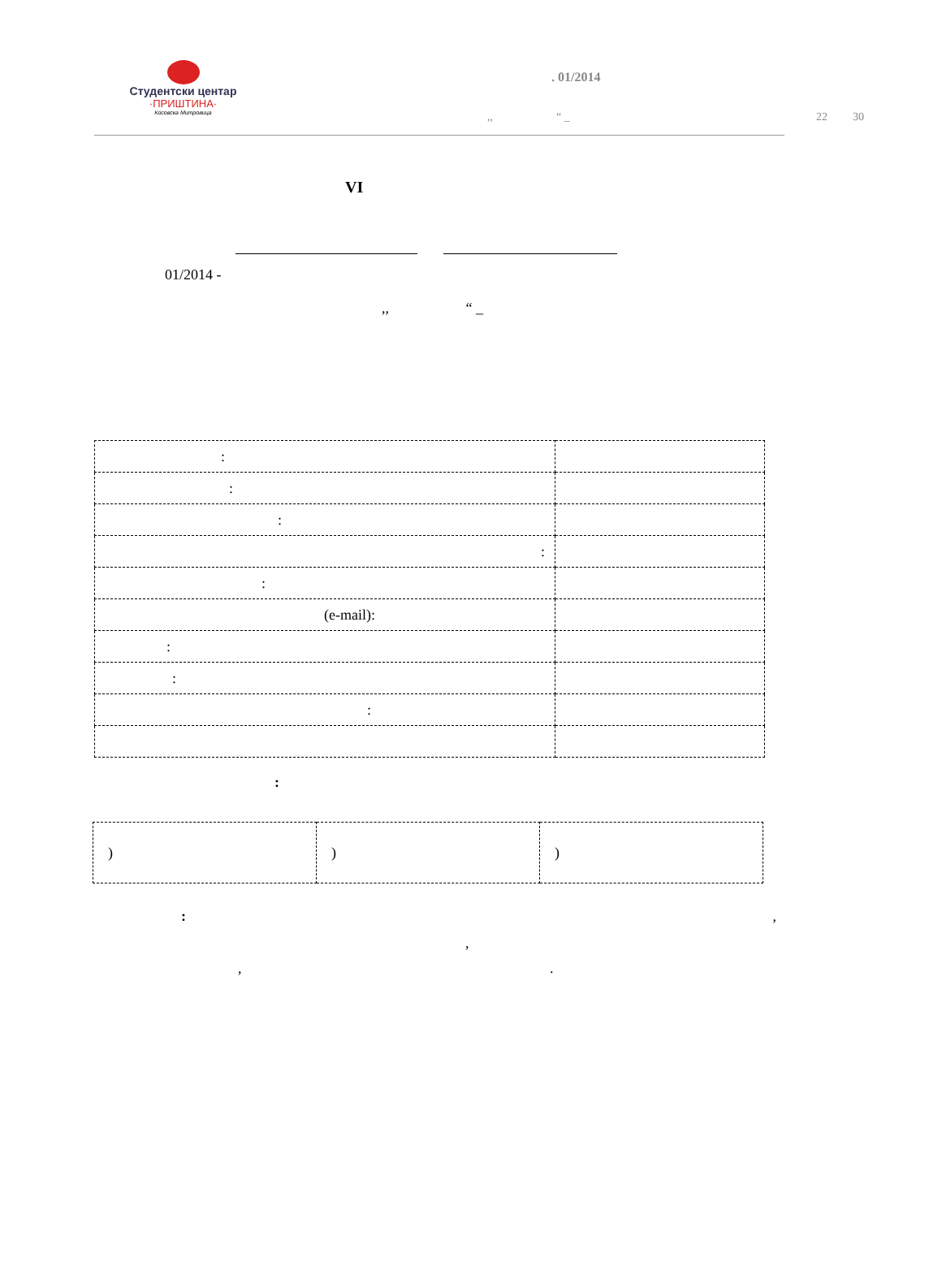Студентски центар
·ПРИШТИНА·
Косовска Митровица
. 01/2014
,, “ _ 22 30
VI
01/2014 -
,, “ _
| : | |
| : | |
| : | |
| : | |
| : | |
| (e-mail): | |
| : | |
| : | |
| : | |
:
| ) | ) | ) |
: ,
,
, .